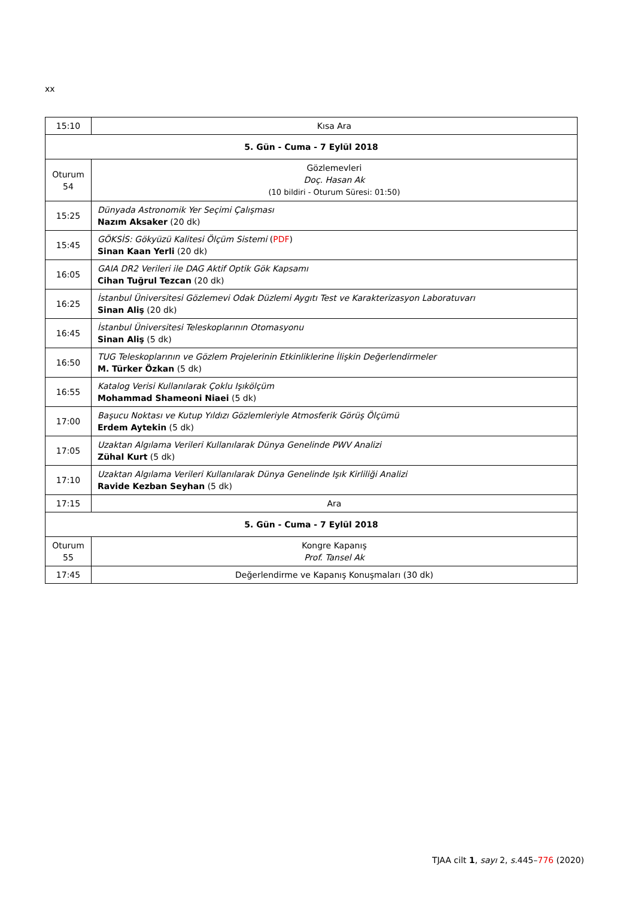xx
| 15:10 | Kısa Ara |
| 5. Gün - Cuma - 7 Eylül 2018 | |
| Oturum 54 | Gözlemevleri Doç. Hasan Ak (10 bildiri - Oturum Süresi: 01:50) |
| 15:25 | Dünyada Astronomik Yer Seçimi Çalışması Nazım Aksaker (20 dk) |
| 15:45 | GÖKSİS: Gökyüzü Kalitesi Ölçüm Sistemi ( PDF ) Sinan Kaan Yerli (20 dk) |
| 16:05 | GAIA DR2 Verileri ile DAG Aktif Optik Gök Kapsamı Cihan Tuğrul Tezcan (20 dk) |
| 16:25 | İstanbul Üniversitesi Gözlemevi Odak Düzlemi Aygıtı Test ve Karakterizasyon Laboratuvarı Sinan Aliş (20 dk) |
| 16:45 | İstanbul Üniversitesi Teleskoplarının Otomasyonu Sinan Aliş (5 dk) |
| 16:50 | TUG Teleskoplarının ve Gözlem Projelerinin Etkinliklerine İlişkin Değerlendirmeler M. Türker Özkan (5 dk) |
| 16:55 | Katalog Verisi Kullanılarak Çoklu Işıkölçüm Mohammad Shameoni Niaei (5 dk) |
| 17:00 | Başucu Noktası ve Kutup Yıldızı Gözlemleriyle Atmosferik Görüş Ölçümü Erdem Aytekin (5 dk) |
| 17:05 | Uzaktan Algılama Verileri Kullanılarak Dünya Genelinde PWV Analizi Zühal Kurt (5 dk) |
| 17:10 | Uzaktan Algılama Verileri Kullanılarak Dünya Genelinde Işık Kirliliği Analizi Ravide Kezban Seyhan (5 dk) |
| 17:15 | Ara |
| 5. Gün - Cuma - 7 Eylül 2018 | |
| Oturum 55 | Kongre Kapanış Prof. Tansel Ak |
| 17:45 | Değerlendirme ve Kapanış Konuşmaları (30 dk) |
TJAA cilt 1, sayı 2, s. 445–776 (2020)